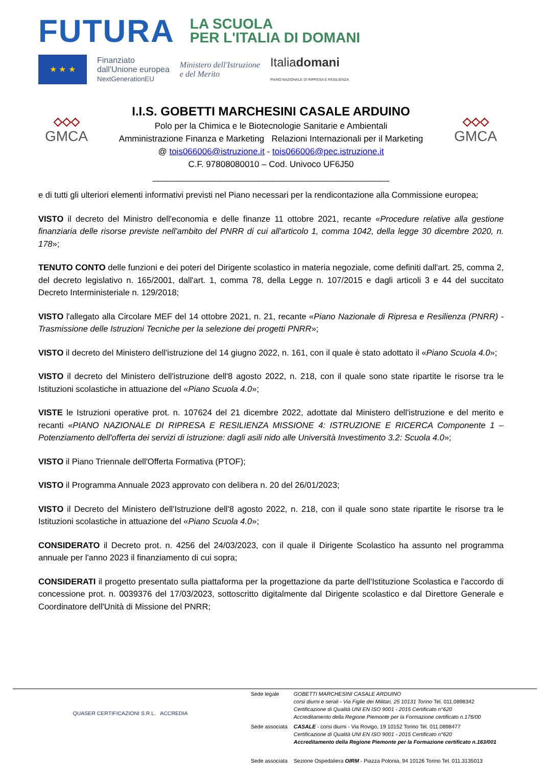FUTURA LA SCUOLA
PER L'ITALIA DI DOMANI
★ ★ ★
Finanziato
dall'Unione europea
NextGenerationEU
Ministero dell'Istruzione
e del Merito
Italiadomani
PIANO NAZIONALE DI RIPRESA E RESILIENZA
◇◇◇
GMCA
I.I.S. GOBETTI MARCHESINI CASALE ARDUINO
Polo per la Chimica e le Biotecnologie Sanitarie e Ambientali
Amministrazione Finanza e Marketing Relazioni Internazionali per il Marketing
@ tois066006@istruzione.it - tois066006@pec.istruzione.it
C.F. 97808080010 – Cod. Univoco UF6J50
_________________________________________________
◇◇◇
GMCA
e di tutti gli ulteriori elementi informativi previsti nel Piano necessari per la rendicontazione alla Commissione europea;
VISTO il decreto del Ministro dell'economia e delle finanze 11 ottobre 2021, recante «Procedure relative alla gestione finanziaria delle risorse previste nell'ambito del PNRR di cui all'articolo 1, comma 1042, della legge 30 dicembre 2020, n. 178»;
TENUTO CONTO delle funzioni e dei poteri del Dirigente scolastico in materia negoziale, come definiti dall'art. 25, comma 2, del decreto legislativo n. 165/2001, dall'art. 1, comma 78, della Legge n. 107/2015 e dagli articoli 3 e 44 del succitato Decreto Interministeriale n. 129/2018;
VISTO l'allegato alla Circolare MEF del 14 ottobre 2021, n. 21, recante «Piano Nazionale di Ripresa e Resilienza (PNRR) - Trasmissione delle Istruzioni Tecniche per la selezione dei progetti PNRR»;
VISTO il decreto del Ministero dell'istruzione del 14 giugno 2022, n. 161, con il quale è stato adottato il «Piano Scuola 4.0»;
VISTO il decreto del Ministero dell'istruzione dell'8 agosto 2022, n. 218, con il quale sono state ripartite le risorse tra le Istituzioni scolastiche in attuazione del «Piano Scuola 4.0»;
VISTE le Istruzioni operative prot. n. 107624 del 21 dicembre 2022, adottate dal Ministero dell'istruzione e del merito e recanti «PIANO NAZIONALE DI RIPRESA E RESILIENZA MISSIONE 4: ISTRUZIONE E RICERCA Componente 1 – Potenziamento dell'offerta dei servizi di istruzione: dagli asili nido alle Università Investimento 3.2: Scuola 4.0»;
VISTO il Piano Triennale dell'Offerta Formativa (PTOF);
VISTO il Programma Annuale 2023 approvato con delibera n. 20 del 26/01/2023;
VISTO il Decreto del Ministero dell'Istruzione dell'8 agosto 2022, n. 218, con il quale sono state ripartite le risorse tra le Istituzioni scolastiche in attuazione del «Piano Scuola 4.0»;
CONSIDERATO il Decreto prot. n. 4256 del 24/03/2023, con il quale il Dirigente Scolastico ha assunto nel programma annuale per l'anno 2023 il finanziamento di cui sopra;
CONSIDERATI il progetto presentato sulla piattaforma per la progettazione da parte dell'Istituzione Scolastica e l'accordo di concessione prot. n. 0039376 del 17/03/2023, sottoscritto digitalmente dal Dirigente scolastico e dal Direttore Generale e Coordinatore dell'Unità di Missione del PNRR;
QUASER CERTIFICAZIONI S.R.L. ACCREDIA
| Sede legale | GOBETTI MARCHESINI CASALE ARDUINO corsi diurni e serali - Via Figlie dei Militari, 25 10131 Torino Tel. 011.0898342 Certificazione di Qualità UNI EN ISO 9001 - 2015 Certificato n°620 Accreditamento della Regione Piemonte per la Formazione certificato n.176/00 |
| Sede associata | CASALE - corsi diurni - Via Rovigo, 19 10152 Torino Tel. 011.0898477 Certificazione di Qualità UNI EN ISO 9001 - 2015 Certificato n°620 Accreditamento della Regione Piemonte per la Formazione certificato n.163/001 |
| Sede associata | Sezione Ospedaliera OIRM - Piazza Polonia, 94 10126 Torino Tel. 011.3135013 |